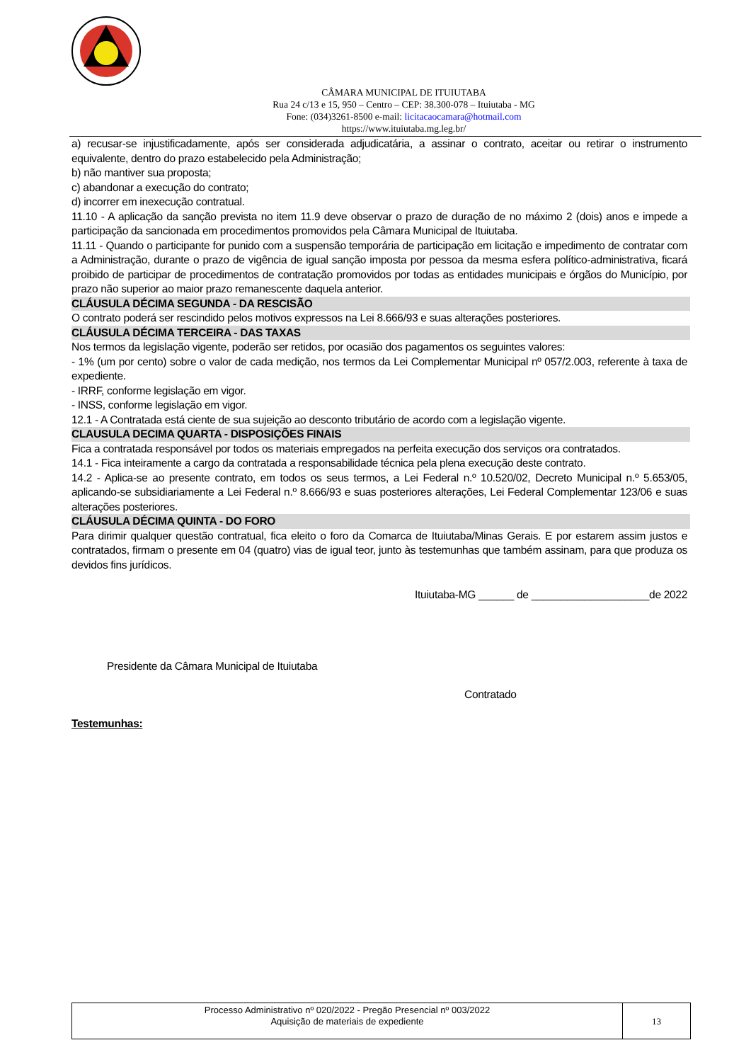CÂMARA MUNICIPAL DE ITUIUTABA
Rua 24 c/13 e 15, 950 – Centro – CEP: 38.300-078 – Ituiutaba - MG
Fone: (034)3261-8500 e-mail: licitacaocamara@hotmail.com
https://www.ituiutaba.mg.leg.br/
a) recusar-se injustificadamente, após ser considerada adjudicatária, a assinar o contrato, aceitar ou retirar o instrumento equivalente, dentro do prazo estabelecido pela Administração;
b) não mantiver sua proposta;
c) abandonar a execução do contrato;
d) incorrer em inexecução contratual.
11.10 - A aplicação da sanção prevista no item 11.9 deve observar o prazo de duração de no máximo 2 (dois) anos e impede a participação da sancionada em procedimentos promovidos pela Câmara Municipal de Ituiutaba.
11.11 - Quando o participante for punido com a suspensão temporária de participação em licitação e impedimento de contratar com a Administração, durante o prazo de vigência de igual sanção imposta por pessoa da mesma esfera político-administrativa, ficará proibido de participar de procedimentos de contratação promovidos por todas as entidades municipais e órgãos do Município, por prazo não superior ao maior prazo remanescente daquela anterior.
CLÁUSULA DÉCIMA SEGUNDA - DA RESCISÃO
O contrato poderá ser rescindido pelos motivos expressos na Lei 8.666/93 e suas alterações posteriores.
CLÁUSULA DÉCIMA TERCEIRA - DAS TAXAS
Nos termos da legislação vigente, poderão ser retidos, por ocasião dos pagamentos os seguintes valores:
- 1% (um por cento) sobre o valor de cada medição, nos termos da Lei Complementar Municipal nº 057/2.003, referente à taxa de expediente.
- IRRF, conforme legislação em vigor.
- INSS, conforme legislação em vigor.
12.1 - A Contratada está ciente de sua sujeição ao desconto tributário de acordo com a legislação vigente.
CLAUSULA DECIMA QUARTA - DISPOSIÇÕES FINAIS
Fica a contratada responsável por todos os materiais empregados na perfeita execução dos serviços ora contratados.
14.1 - Fica inteiramente a cargo da contratada a responsabilidade técnica pela plena execução deste contrato.
14.2 - Aplica-se ao presente contrato, em todos os seus termos, a Lei Federal n.º 10.520/02, Decreto Municipal n.º 5.653/05, aplicando-se subsidiariamente a Lei Federal n.º 8.666/93 e suas posteriores alterações, Lei Federal Complementar 123/06 e suas alterações posteriores.
CLÁUSULA DÉCIMA QUINTA - DO FORO
Para dirimir qualquer questão contratual, fica eleito o foro da Comarca de Ituiutaba/Minas Gerais. E por estarem assim justos e contratados, firmam o presente em 04 (quatro) vias de igual teor, junto às testemunhas que também assinam, para que produza os devidos fins jurídicos.
Ituiutaba-MG ______ de ____________________de 2022
Presidente da Câmara Municipal de Ituiutaba
Contratado
Testemunhas:
Processo Administrativo nº 020/2022 - Pregão Presencial nº 003/2022
Aquisição de materiais de expediente
13